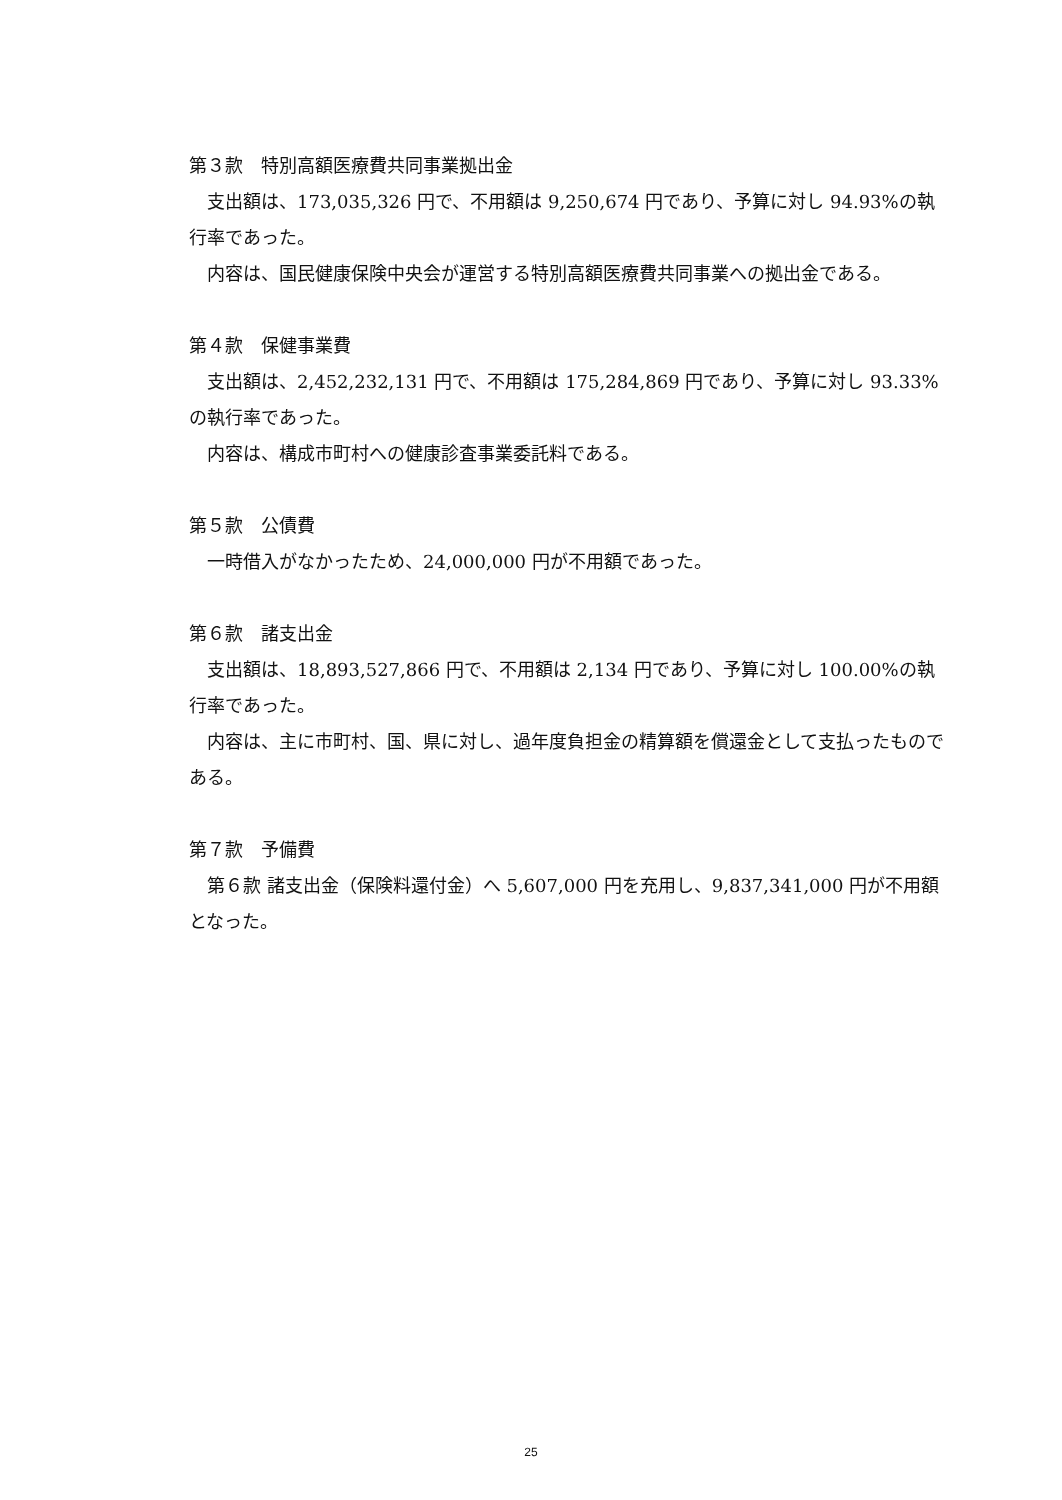第３款　特別高額医療費共同事業拠出金
支出額は、173,035,326 円で、不用額は 9,250,674 円であり、予算に対し 94.93%の執行率であった。
内容は、国民健康保険中央会が運営する特別高額医療費共同事業への拠出金である。
第４款　保健事業費
支出額は、2,452,232,131 円で、不用額は 175,284,869 円であり、予算に対し 93.33%の執行率であった。
内容は、構成市町村への健康診査事業委託料である。
第５款　公債費
一時借入がなかったため、24,000,000 円が不用額であった。
第６款　諸支出金
支出額は、18,893,527,866 円で、不用額は 2,134 円であり、予算に対し 100.00%の執行率であった。
内容は、主に市町村、国、県に対し、過年度負担金の精算額を償還金として支払ったものである。
第７款　予備費
第６款 諸支出金（保険料還付金）へ 5,607,000 円を充用し、9,837,341,000 円が不用額となった。
25